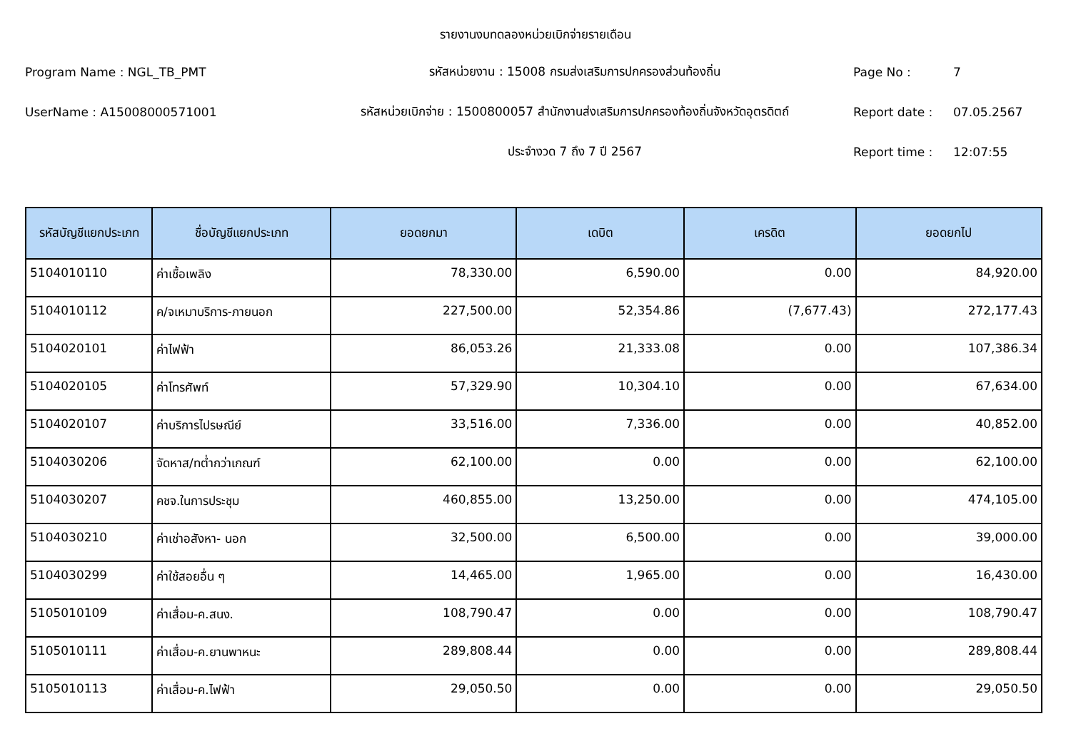รายงานงบทดลองหน่วยเบิกจ่ายรายเดือน
Program Name : NGL_TB_PMT
รหัสหน่วยงาน : 15008 กรมส่งเสริมการปกครองส่วนท้องถิ่น
Page No :
7
UserName : A15008000571001
รหัสหน่วยเบิกจ่าย : 1500800057 สำนักงานส่งเสริมการปกครองท้องถิ่นจังหวัดอุตรดิตถ์
Report date :
07.05.2567
ประจำงวด 7 ถึง 7 ปี 2567
Report time :
12:07:55
| รหัสบัญชีแยกประเภท | ชื่อบัญชีแยกประเภท | ยอดยกมา | เดบิต | เครดิต | ยอดยกไป |
| --- | --- | --- | --- | --- | --- |
| 5104010110 | ค่าเชื้อเพลิง | 78,330.00 | 6,590.00 | 0.00 | 84,920.00 |
| 5104010112 | ค/จเหมาบริการ-ภายนอก | 227,500.00 | 52,354.86 | (7,677.43) | 272,177.43 |
| 5104020101 | ค่าไฟฟ้า | 86,053.26 | 21,333.08 | 0.00 | 107,386.34 |
| 5104020105 | ค่าโทรศัพท์ | 57,329.90 | 10,304.10 | 0.00 | 67,634.00 |
| 5104020107 | ค่าบริการไปรษณีย์ | 33,516.00 | 7,336.00 | 0.00 | 40,852.00 |
| 5104030206 | จัดหาส/ทต่ำกว่าเกณฑ์ | 62,100.00 | 0.00 | 0.00 | 62,100.00 |
| 5104030207 | คชจ.ในการประชุม | 460,855.00 | 13,250.00 | 0.00 | 474,105.00 |
| 5104030210 | ค่าเช่าอสังหา- นอก | 32,500.00 | 6,500.00 | 0.00 | 39,000.00 |
| 5104030299 | ค่าใช้สอยอื่น ๆ | 14,465.00 | 1,965.00 | 0.00 | 16,430.00 |
| 5105010109 | ค่าเสื่อม-ค.สนง. | 108,790.47 | 0.00 | 0.00 | 108,790.47 |
| 5105010111 | ค่าเสื่อม-ค.ยานพาหนะ | 289,808.44 | 0.00 | 0.00 | 289,808.44 |
| 5105010113 | ค่าเสื่อม-ค.ไฟฟ้า | 29,050.50 | 0.00 | 0.00 | 29,050.50 |